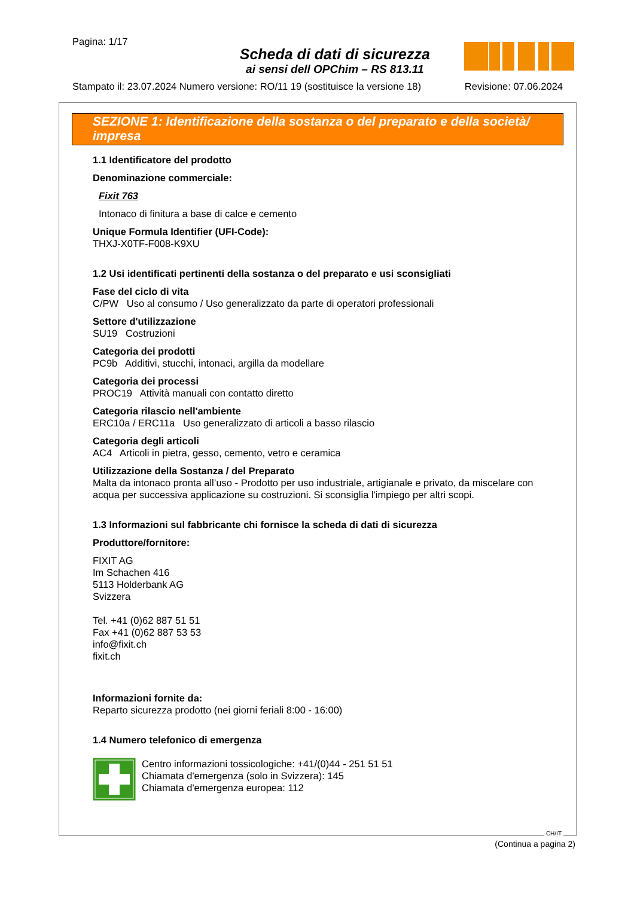Pagina: 1/17
Scheda di dati di sicurezza
ai sensi dell OPChim – RS 813.11
Stampato il: 23.07.2024 Numero versione: RO/11 19 (sostituisce la versione 18) Revisione: 07.06.2024
SEZIONE 1: Identificazione della sostanza o del preparato e della società/ impresa
1.1 Identificatore del prodotto
Denominazione commerciale:
Fixit 763
Intonaco di finitura a base di calce e cemento
Unique Formula Identifier (UFI-Code):
THXJ-X0TF-F008-K9XU
1.2 Usi identificati pertinenti della sostanza o del preparato e usi sconsigliati
Fase del ciclo di vita
C/PW Uso al consumo / Uso generalizzato da parte di operatori professionali
Settore d'utilizzazione
SU19 Costruzioni
Categoria dei prodotti
PC9b Additivi, stucchi, intonaci, argilla da modellare
Categoria dei processi
PROC19 Attività manuali con contatto diretto
Categoria rilascio nell'ambiente
ERC10a / ERC11a Uso generalizzato di articoli a basso rilascio
Categoria degli articoli
AC4 Articoli in pietra, gesso, cemento, vetro e ceramica
Utilizzazione della Sostanza / del Preparato
Malta da intonaco pronta all’uso - Prodotto per uso industriale, artigianale e privato, da miscelare con acqua per successiva applicazione su costruzioni. Si sconsiglia l'impiego per altri scopi.
1.3 Informazioni sul fabbricante chi fornisce la scheda di dati di sicurezza
Produttore/fornitore:
FIXIT AG
Im Schachen 416
5113 Holderbank AG
Svizzera
Tel. +41 (0)62 887 51 51
Fax +41 (0)62 887 53 53
info@fixit.ch
fixit.ch
Informazioni fornite da:
Reparto sicurezza prodotto (nei giorni feriali 8:00 - 16:00)
1.4 Numero telefonico di emergenza
Centro informazioni tossicologiche: +41/(0)44 - 251 51 51
Chiamata d'emergenza (solo in Svizzera): 145
Chiamata d'emergenza europea: 112
CH/IT
(Continua a pagina 2)